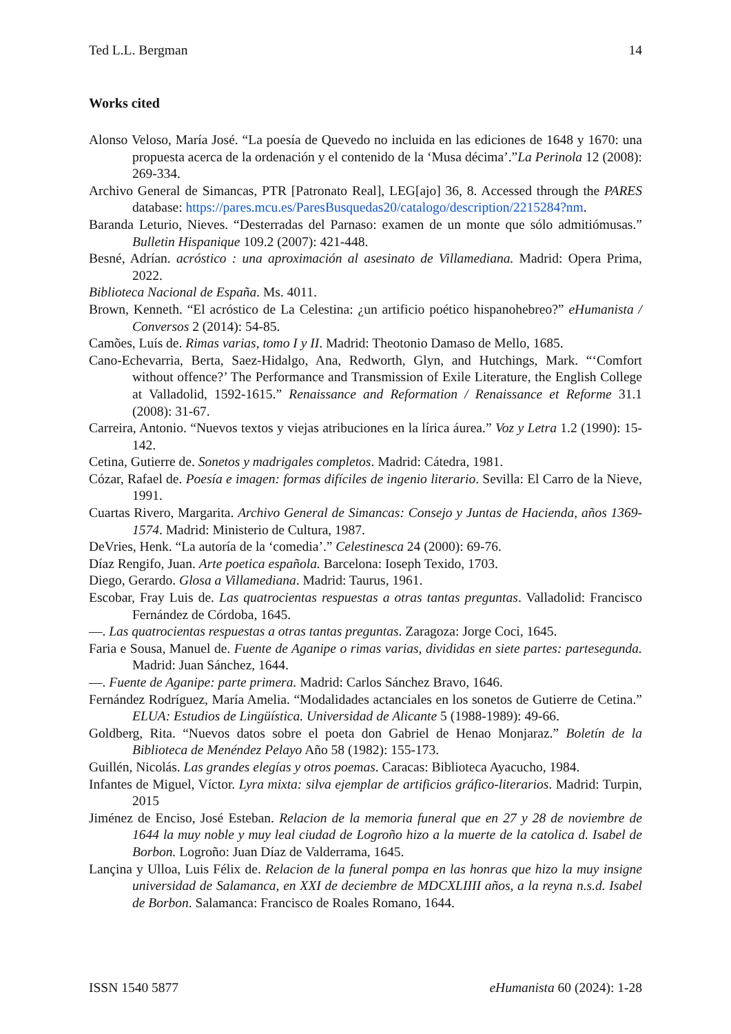Ted L.L. Bergman 14
Works cited
Alonso Veloso, María José. “La poesía de Quevedo no incluida en las ediciones de 1648 y 1670: una propuesta acerca de la ordenación y el contenido de la ‘Musa décima’.”La Perinola 12 (2008): 269-334.
Archivo General de Simancas, PTR [Patronato Real], LEG[ajo] 36, 8. Accessed through the PARES database: https://pares.mcu.es/ParesBusquedas20/catalogo/description/2215284?nm.
Baranda Leturio, Nieves. “Desterradas del Parnaso: examen de un monte que sólo admitiómusas.” Bulletin Hispanique 109.2 (2007): 421-448.
Besné, Adrían. acróstico : una aproximación al asesinato de Villamediana. Madrid: Opera Prima, 2022.
Biblioteca Nacional de España. Ms. 4011.
Brown, Kenneth. “El acróstico de La Celestina: ¿un artificio poético hispanohebreo?” eHumanista / Conversos 2 (2014): 54-85.
Camões, Luís de. Rimas varias, tomo I y II. Madrid: Theotonio Damaso de Mello, 1685.
Cano-Echevarria, Berta, Saez-Hidalgo, Ana, Redworth, Glyn, and Hutchings, Mark. “‘Comfort without offence?’ The Performance and Transmission of Exile Literature, the English College at Valladolid, 1592-1615.” Renaissance and Reformation / Renaissance et Reforme 31.1 (2008): 31-67.
Carreira, Antonio. “Nuevos textos y viejas atribuciones en la lírica áurea.” Voz y Letra 1.2 (1990): 15-142.
Cetina, Gutierre de. Sonetos y madrigales completos. Madrid: Cátedra, 1981.
Cózar, Rafael de. Poesía e imagen: formas difíciles de ingenio literario. Sevilla: El Carro de la Nieve, 1991.
Cuartas Rivero, Margarita. Archivo General de Simancas: Consejo y Juntas de Hacienda, años 1369-1574. Madrid: Ministerio de Cultura, 1987.
DeVries, Henk. “La autoría de la ‘comedia’.” Celestinesca 24 (2000): 69-76.
Díaz Rengifo, Juan. Arte poetica española. Barcelona: Ioseph Texido, 1703.
Diego, Gerardo. Glosa a Villamediana. Madrid: Taurus, 1961.
Escobar, Fray Luis de. Las quatrocientas respuestas a otras tantas preguntas. Valladolid: Francisco Fernández de Córdoba, 1645.
—. Las quatrocientas respuestas a otras tantas preguntas. Zaragoza: Jorge Coci, 1645.
Faria e Sousa, Manuel de. Fuente de Aganipe o rimas varias, divididas en siete partes: partesegunda. Madrid: Juan Sánchez, 1644.
—. Fuente de Aganipe: parte primera. Madrid: Carlos Sánchez Bravo, 1646.
Fernández Rodríguez, María Amelia. “Modalidades actanciales en los sonetos de Gutierre de Cetina.” ELUA: Estudios de Lingüística. Universidad de Alicante 5 (1988-1989): 49-66.
Goldberg, Rita. “Nuevos datos sobre el poeta don Gabriel de Henao Monjaraz.” Boletín de la Biblioteca de Menéndez Pelayo Año 58 (1982): 155-173.
Guillén, Nicolás. Las grandes elegías y otros poemas. Caracas: Biblioteca Ayacucho, 1984.
Infantes de Miguel, Víctor. Lyra mixta: silva ejemplar de artificios gráfico-literarios. Madrid: Turpin, 2015
Jiménez de Enciso, José Esteban. Relacion de la memoria funeral que en 27 y 28 de noviembre de 1644 la muy noble y muy leal ciudad de Logroño hizo a la muerte de la catolica d. Isabel de Borbon. Logroño: Juan Díaz de Valderrama, 1645.
Lançina y Ulloa, Luis Félix de. Relacion de la funeral pompa en las honras que hizo la muy insigne universidad de Salamanca, en XXI de deciembre de MDCXLIIII años, a la reyna n.s.d. Isabel de Borbon. Salamanca: Francisco de Roales Romano, 1644.
ISSN 1540 5877 eHumanista 60 (2024): 1-28